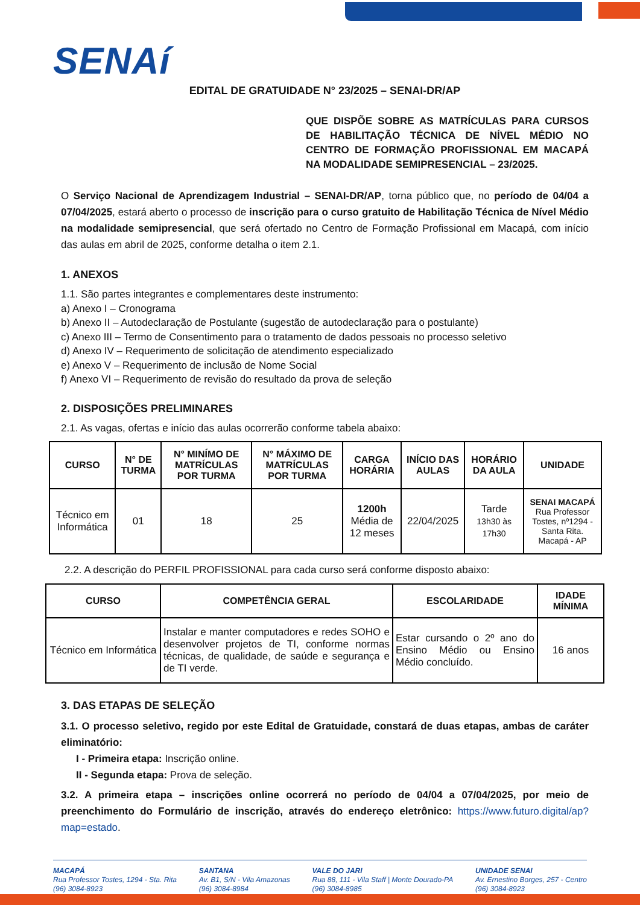SENAí
EDITAL DE GRATUIDADE N° 23/2025 – SENAI-DR/AP
QUE DISPÕE SOBRE AS MATRÍCULAS PARA CURSOS DE HABILITAÇÃO TÉCNICA DE NÍVEL MÉDIO NO CENTRO DE FORMAÇÃO PROFISSIONAL EM MACAPÁ NA MODALIDADE SEMIPRESENCIAL – 23/2025.
O Serviço Nacional de Aprendizagem Industrial – SENAI-DR/AP, torna público que, no período de 04/04 a 07/04/2025, estará aberto o processo de inscrição para o curso gratuito de Habilitação Técnica de Nível Médio na modalidade semipresencial, que será ofertado no Centro de Formação Profissional em Macapá, com início das aulas em abril de 2025, conforme detalha o item 2.1.
1. ANEXOS
1.1. São partes integrantes e complementares deste instrumento:
a) Anexo I – Cronograma
b) Anexo II – Autodeclaração de Postulante (sugestão de autodeclaração para o postulante)
c) Anexo III – Termo de Consentimento para o tratamento de dados pessoais no processo seletivo
d) Anexo IV – Requerimento de solicitação de atendimento especializado
e) Anexo V – Requerimento de inclusão de Nome Social
f) Anexo VI – Requerimento de revisão do resultado da prova de seleção
2. DISPOSIÇÕES PRELIMINARES
2.1. As vagas, ofertas e início das aulas ocorrerão conforme tabela abaixo:
| CURSO | N° DE TURMA | N° MINÍMO DE MATRÍCULAS POR TURMA | N° MÁXIMO DE MATRÍCULAS POR TURMA | CARGA HORÁRIA | INÍCIO DAS AULAS | HORÁRIO DA AULA | UNIDADE |
| --- | --- | --- | --- | --- | --- | --- | --- |
| Técnico em Informática | 01 | 18 | 25 | 1200h Média de 12 meses | 22/04/2025 | Tarde 13h30 às 17h30 | SENAI MACAPÁ Rua Professor Tostes, nº1294 - Santa Rita. Macapá - AP |
2.2. A descrição do PERFIL PROFISSIONAL para cada curso será conforme disposto abaixo:
| CURSO | COMPETÊNCIA GERAL | ESCOLARIDADE | IDADE MÍNIMA |
| --- | --- | --- | --- |
| Técnico em Informática | Instalar e manter computadores e redes SOHO e desenvolver projetos de TI, conforme normas técnicas, de qualidade, de saúde e segurança e de TI verde. | Estar cursando o 2º ano do Ensino Médio ou Ensino Médio concluído. | 16 anos |
3. DAS ETAPAS DE SELEÇÃO
3.1. O processo seletivo, regido por este Edital de Gratuidade, constará de duas etapas, ambas de caráter eliminatório:
I - Primeira etapa: Inscrição online.
II - Segunda etapa: Prova de seleção.
3.2. A primeira etapa – inscrições online ocorrerá no período de 04/04 a 07/04/2025, por meio de preenchimento do Formulário de inscrição, através do endereço eletrônico: https://www.futuro.digital/ap?map=estado.
MACAPÁ
Rua Professor Tostes, 1294 - Sta. Rita
(96) 3084-8923
SANTANA
Av. B1, S/N - Vila Amazonas
(96) 3084-8984
VALE DO JARI
Rua 88, 111 - Vila Staff | Monte Dourado-PA
(96) 3084-8985
UNIDADE SENAI
Av. Ernestino Borges, 257 - Centro
(96) 3084-8923